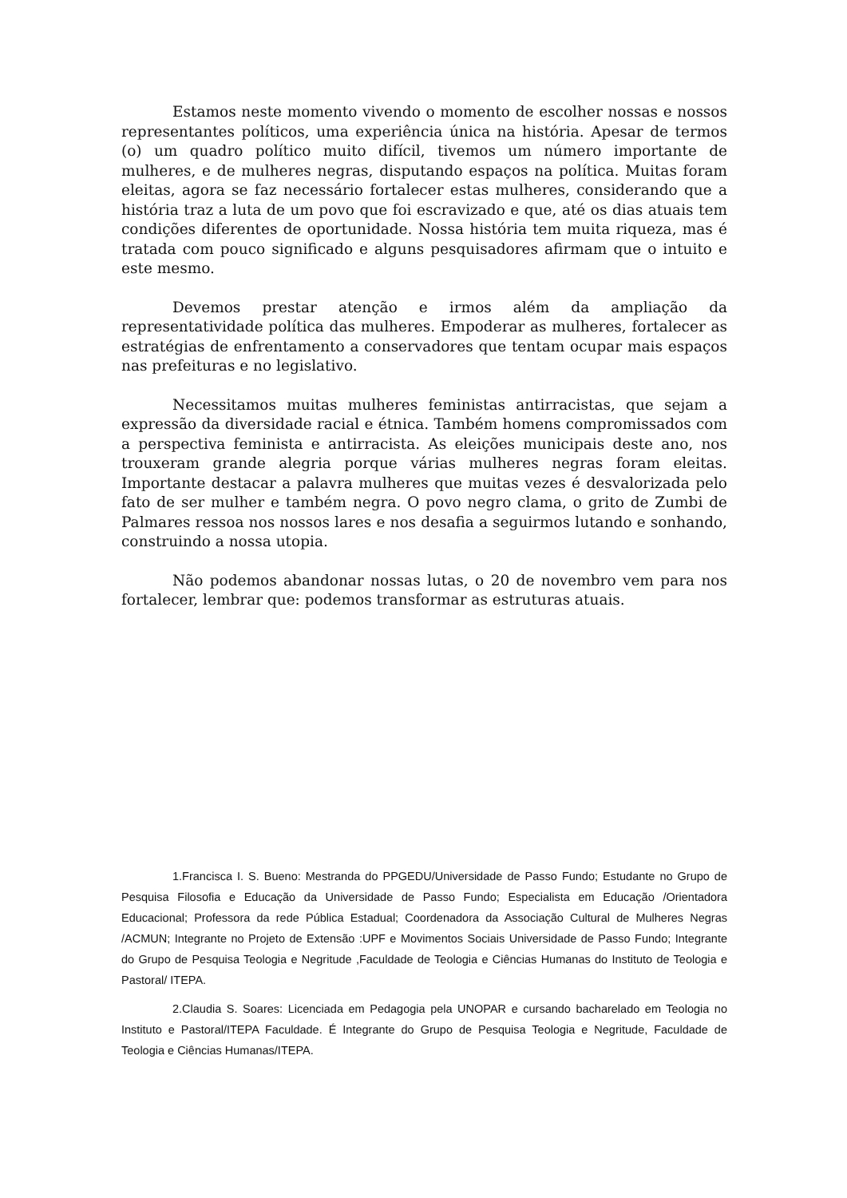Estamos neste momento vivendo o momento de escolher nossas e nossos representantes políticos, uma experiência única na história. Apesar de termos (o) um quadro político muito difícil, tivemos um número importante de mulheres, e de mulheres negras, disputando espaços na política. Muitas foram eleitas, agora se faz necessário fortalecer estas mulheres, considerando que a história traz a luta de um povo que foi escravizado e que, até os dias atuais tem condições diferentes de oportunidade. Nossa história tem muita riqueza, mas é tratada com pouco significado e alguns pesquisadores afirmam que o intuito e este mesmo.
Devemos prestar atenção e irmos além da ampliação da representatividade política das mulheres. Empoderar as mulheres, fortalecer as estratégias de enfrentamento a conservadores que tentam ocupar mais espaços nas prefeituras e no legislativo.
Necessitamos muitas mulheres feministas antirracistas, que sejam a expressão da diversidade racial e étnica. Também homens compromissados com a perspectiva feminista e antirracista. As eleições municipais deste ano, nos trouxeram grande alegria porque várias mulheres negras foram eleitas. Importante destacar a palavra mulheres que muitas vezes é desvalorizada pelo fato de ser mulher e também negra. O povo negro clama, o grito de Zumbi de Palmares ressoa nos nossos lares e nos desafia a seguirmos lutando e sonhando, construindo a nossa utopia.
Não podemos abandonar nossas lutas, o 20 de novembro vem para nos fortalecer, lembrar que: podemos transformar as estruturas atuais.
1.Francisca I. S. Bueno: Mestranda do PPGEDU/Universidade de Passo Fundo; Estudante no Grupo de Pesquisa Filosofia e Educação da Universidade de Passo Fundo; Especialista em Educação /Orientadora Educacional; Professora da rede Pública Estadual; Coordenadora da Associação Cultural de Mulheres Negras /ACMUN; Integrante no Projeto de Extensão :UPF e Movimentos Sociais Universidade de Passo Fundo; Integrante do Grupo de Pesquisa Teologia e Negritude ,Faculdade de Teologia e Ciências Humanas do Instituto de Teologia e Pastoral/ ITEPA.
2.Claudia S. Soares: Licenciada em Pedagogia pela UNOPAR e cursando bacharelado em Teologia no Instituto e Pastoral/ITEPA Faculdade. É Integrante do Grupo de Pesquisa Teologia e Negritude, Faculdade de Teologia e Ciências Humanas/ITEPA.